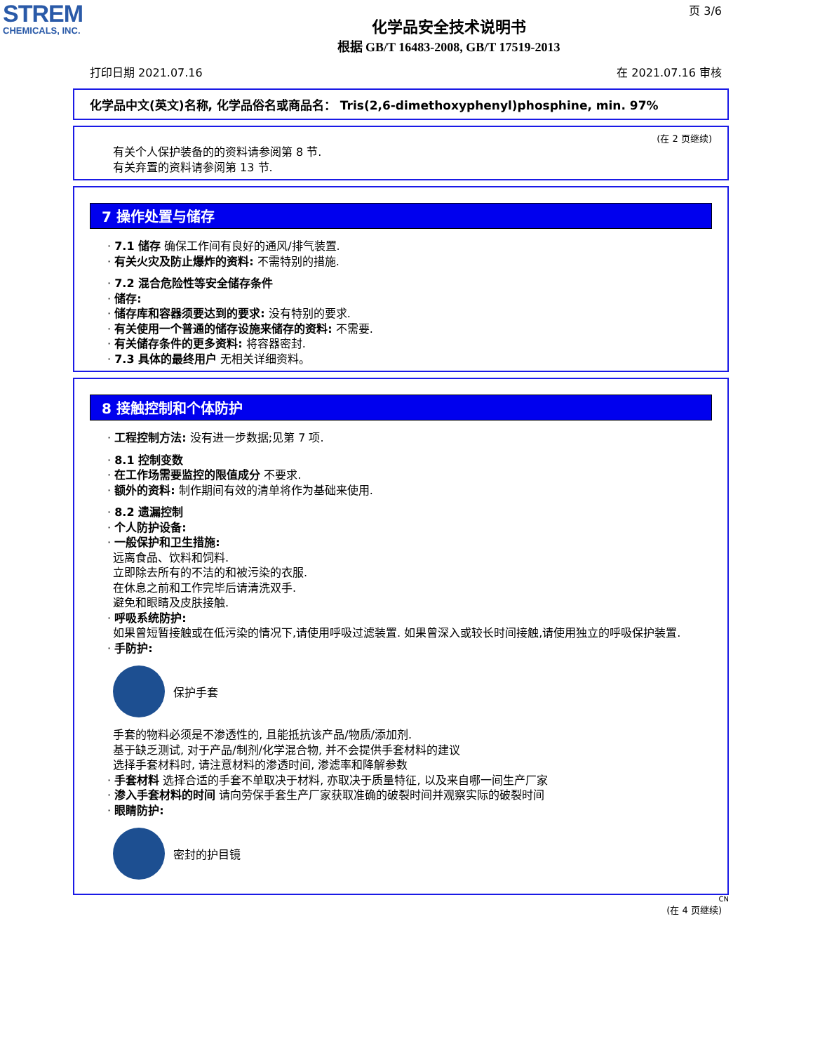STREM
CHEMICALS, INC.
页 3/6
化学品安全技术说明书
根据 GB/T 16483-2008, GB/T 17519-2013
打印日期 2021.07.16 在 2021.07.16 审核
化学品中文(英文)名称, 化学品俗名或商品名： Tris(2,6-dimethoxyphenyl)phosphine, min. 97%
(在 2 页继续)
有关个人保护装备的的资料请参阅第 8 节.
有关弃置的资料请参阅第 13 节.
7 操作处置与储存
· 7.1 储存 确保工作间有良好的通风/排气装置.
· 有关火灾及防止爆炸的资料: 不需特别的措施.
· 7.2 混合危险性等安全储存条件
· 储存:
· 储存库和容器须要达到的要求: 没有特别的要求.
· 有关使用一个普通的储存设施来储存的资料: 不需要.
· 有关储存条件的更多资料: 将容器密封.
· 7.3 具体的最终用户 无相关详细资料。
8 接触控制和个体防护
· 工程控制方法: 没有进一步数据;见第 7 项.
· 8.1 控制变数
· 在工作场需要监控的限值成分 不要求.
· 额外的资料: 制作期间有效的清单将作为基础来使用.
· 8.2 遗漏控制
· 个人防护设备:
· 一般保护和卫生措施:
远离食品、饮料和饲料.
立即除去所有的不洁的和被污染的衣服.
在休息之前和工作完毕后请清洗双手.
避免和眼睛及皮肤接触.
· 呼吸系统防护:
如果曾短暂接触或在低污染的情况下,请使用呼吸过滤装置. 如果曾深入或较长时间接触,请使用独立的呼吸保护装置.
· 手防护:
保护手套
手套的物料必须是不渗透性的, 且能抵抗该产品/物质/添加剂.
基于缺乏测试, 对于产品/制剂/化学混合物, 并不会提供手套材料的建议
选择手套材料时, 请注意材料的渗透时间, 渗滤率和降解参数
· 手套材料 选择合适的手套不单取决于材料, 亦取决于质量特征, 以及来自哪一间生产厂家
· 渗入手套材料的时间 请向劳保手套生产厂家获取准确的破裂时间并观察实际的破裂时间
· 眼睛防护:
密封的护目镜
CN
(在 4 页继续)